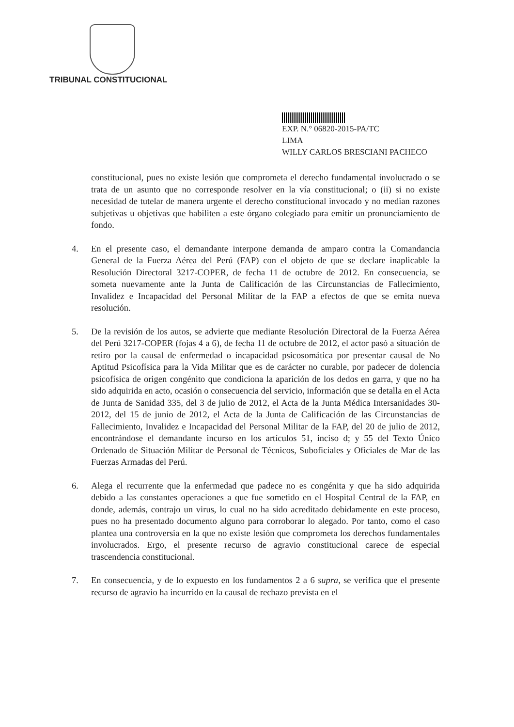TRIBUNAL CONSTITUCIONAL
EXP. N.° 06820-2015-PA/TC
LIMA
WILLY CARLOS BRESCIANI PACHECO
constitucional, pues no existe lesión que comprometa el derecho fundamental involucrado o se trata de un asunto que no corresponde resolver en la vía constitucional; o (ii) si no existe necesidad de tutelar de manera urgente el derecho constitucional invocado y no median razones subjetivas u objetivas que habiliten a este órgano colegiado para emitir un pronunciamiento de fondo.
4. En el presente caso, el demandante interpone demanda de amparo contra la Comandancia General de la Fuerza Aérea del Perú (FAP) con el objeto de que se declare inaplicable la Resolución Directoral 3217-COPER, de fecha 11 de octubre de 2012. En consecuencia, se someta nuevamente ante la Junta de Calificación de las Circunstancias de Fallecimiento, Invalidez e Incapacidad del Personal Militar de la FAP a efectos de que se emita nueva resolución.
5. De la revisión de los autos, se advierte que mediante Resolución Directoral de la Fuerza Aérea del Perú 3217-COPER (fojas 4 a 6), de fecha 11 de octubre de 2012, el actor pasó a situación de retiro por la causal de enfermedad o incapacidad psicosomática por presentar causal de No Aptitud Psicofísica para la Vida Militar que es de carácter no curable, por padecer de dolencia psicofísica de origen congénito que condiciona la aparición de los dedos en garra, y que no ha sido adquirida en acto, ocasión o consecuencia del servicio, información que se detalla en el Acta de Junta de Sanidad 335, del 3 de julio de 2012, el Acta de la Junta Médica Intersanidades 30-2012, del 15 de junio de 2012, el Acta de la Junta de Calificación de las Circunstancias de Fallecimiento, Invalidez e Incapacidad del Personal Militar de la FAP, del 20 de julio de 2012, encontrándose el demandante incurso en los artículos 51, inciso d; y 55 del Texto Único Ordenado de Situación Militar de Personal de Técnicos, Suboficiales y Oficiales de Mar de las Fuerzas Armadas del Perú.
6. Alega el recurrente que la enfermedad que padece no es congénita y que ha sido adquirida debido a las constantes operaciones a que fue sometido en el Hospital Central de la FAP, en donde, además, contrajo un virus, lo cual no ha sido acreditado debidamente en este proceso, pues no ha presentado documento alguno para corroborar lo alegado. Por tanto, como el caso plantea una controversia en la que no existe lesión que comprometa los derechos fundamentales involucrados. Ergo, el presente recurso de agravio constitucional carece de especial trascendencia constitucional.
7. En consecuencia, y de lo expuesto en los fundamentos 2 a 6 supra, se verifica que el presente recurso de agravio ha incurrido en la causal de rechazo prevista en el